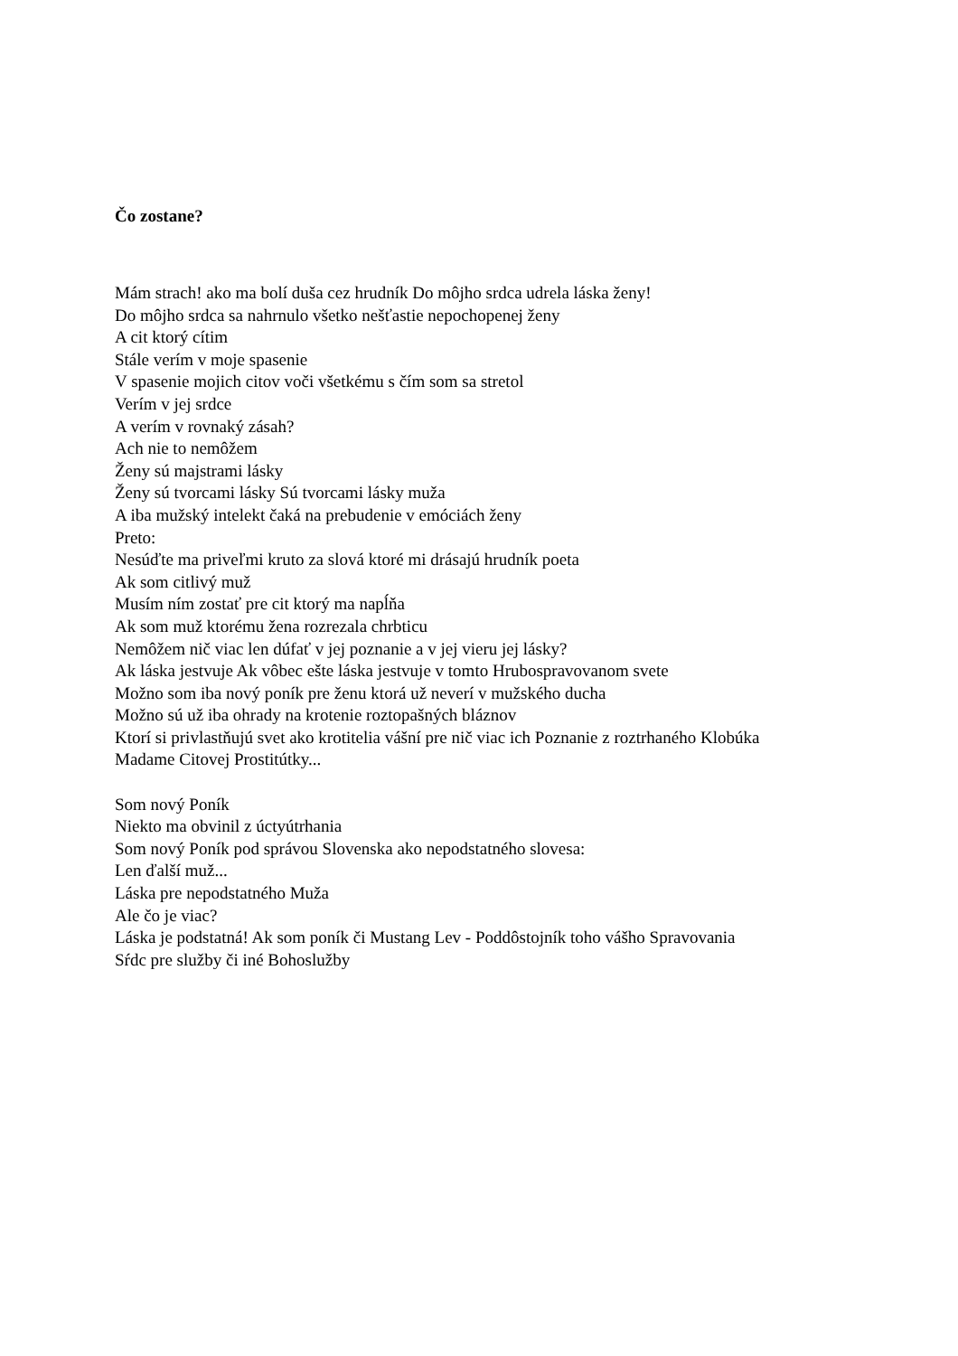Čo zostane?
Mám strach! ako ma bolí duša cez hrudník Do môjho srdca udrela láska ženy!
Do môjho srdca sa nahrnulo všetko nešťastie nepochopenej ženy
A cit ktorý cítim
Stále verím v moje spasenie
V spasenie mojich citov voči všetkému s čím som sa stretol
Verím v jej srdce
A verím v rovnaký zásah?
Ach nie to nemôžem
Ženy sú majstrami lásky
Ženy sú tvorcami lásky Sú tvorcami lásky muža
A iba mužský intelekt čaká na prebudenie v emóciách ženy
Preto:
Nesúďte ma priveľmi kruto za slová ktoré mi drásajú hrudník poeta
Ak som citlivý muž
Musím ním zostať pre cit ktorý ma napĺňa
Ak som muž ktorému žena rozrezala chrbticu
Nemôžem nič viac len dúfať v jej poznanie a v jej vieru jej lásky?
Ak láska jestvuje Ak vôbec ešte láska jestvuje v tomto Hrubospravovanom svete
Možno som iba nový poník pre ženu ktorá už neverí v mužského ducha
Možno sú už iba ohrady na krotenie roztopašných bláznov
Ktorí si privlastňujú svet ako krotitelia vášní pre nič viac ich Poznanie z roztrhaného Klobúka
Madame Citovej Prostitútky...
Som nový Poník
Niekto ma obvinil z úctyútrhania
Som nový Poník pod správou Slovenska ako nepodstatného slovesa:
Len ďalší muž...
Láska pre nepodstatného Muža
Ale čo je viac?
Láska je podstatná! Ak som poník či Mustang Lev - Poddôstojník toho vášho Spravovania
Sŕdc pre služby či iné Bohoslužby